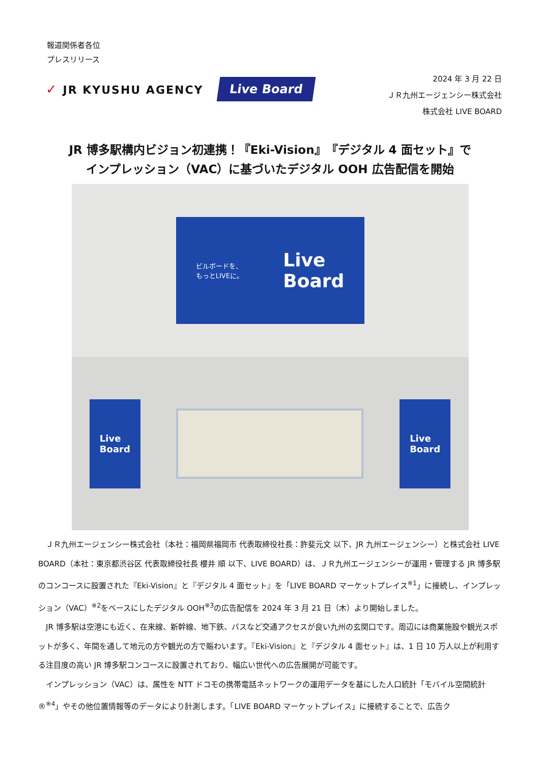報道関係者各位
プレスリリース
✓ JR KYUSHU AGENCY
Live Board
2024 年 3 月 22 日
ＪＲ九州エージェンシー株式会社
株式会社 LIVE BOARD
JR 博多駅構内ビジョン初連携！『Eki-Vision』『デジタル 4 面セット』で
インプレッション（VAC）に基づいたデジタル OOH 広告配信を開始
ビルボードを、
もっとLIVEに。
Live
Board
Live
Board
Live
Board
ＪＲ九州エージェンシー株式会社（本社：福岡県福岡市 代表取締役社長：許斐元文 以下、JR 九州エージェンシー）と株式会社 LIVE BOARD（本社：東京都渋谷区 代表取締役社長 櫻井 順 以下、LIVE BOARD）は、ＪＲ九州エージェンシーが運用・管理する JR 博多駅のコンコースに設置された『Eki-Vision』と『デジタル 4 面セット』を「LIVE BOARD マーケットプレイス<sup>※1</sup>」に接続し、インプレッション（VAC）<sup>※2</sup>をベースにしたデジタル OOH<sup>※3</sup>の広告配信を 2024 年 3 月 21 日（木）より開始しました。
JR 博多駅は空港にも近く、在来線、新幹線、地下鉄、バスなど交通アクセスが良い九州の玄関口です。周辺には商業施設や観光スポットが多く、年間を通して地元の方や観光の方で賑わいます。『Eki-Vision』と『デジタル 4 面セット』は、1 日 10 万人以上が利用する注目度の高い JR 博多駅コンコースに設置されており、幅広い世代への広告展開が可能です。
インプレッション（VAC）は、属性を NTT ドコモの携帯電話ネットワークの運用データを基にした人口統計「モバイル空間統計®<sup>※4</sup>」やその他位置情報等のデータにより計測します。「LIVE BOARD マーケットプレイス」に接続することで、広告ク